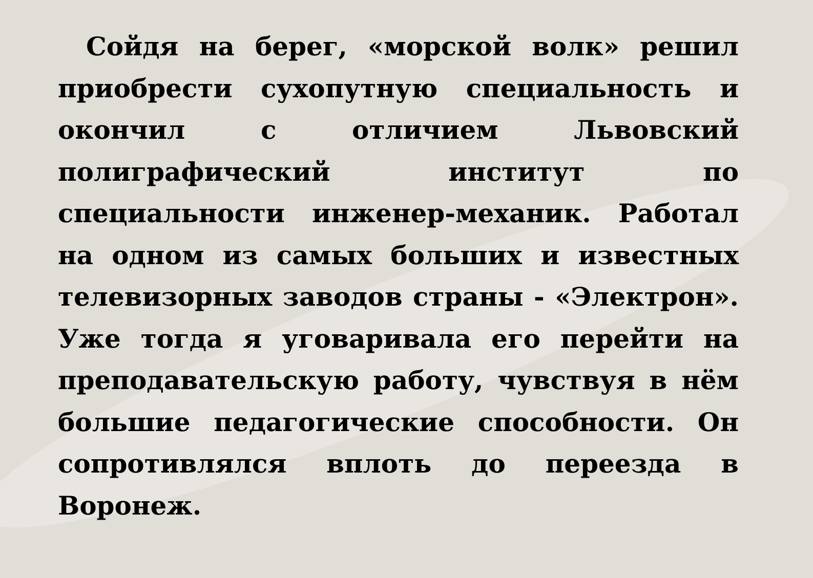Сойдя на берег, «морской волк» решил приобрести сухопутную специальность и окончил с отличием Львовский полиграфический институт по специальности инженер-механик. Работал на одном из самых больших и известных телевизорных заводов страны - «Электрон». Уже тогда я уговаривала его перейти на преподавательскую работу, чувствуя в нём большие педагогические способности. Он сопротивлялся вплоть до переезда в Воронеж.